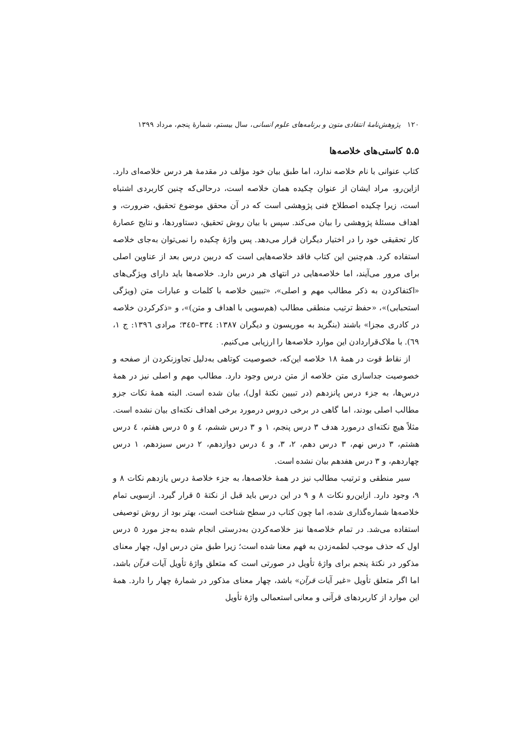۱۲۰ پژوهش‌نامهٔ انتقادی متون و برنامه‌های علوم انسانی، سال بیستم، شمارهٔ پنجم، مرداد ۱۳۹۹
۵.۵ کاستی‌های خلاصه‌ها
کتاب عنوانی با نام خلاصه ندارد، اما طبق بیان خود مؤلف در مقدمهٔ هر درس خلاصه‌ای دارد. ازاین‌رو، مراد ایشان از عنوان چکیده همان خلاصه است، درحالی‌که چنین کاربردی اشتباه است، زیرا چکیده اصطلاح فنی پژوهشی است که در آن محقق موضوع تحقیق، ضرورت، و اهداف مسئلهٔ پژوهشی را بیان می‌کند. سپس با بیان روش تحقیق، دستاوردها، و نتایج عصارهٔ کار تحقیقی خود را در اختیار دیگران قرار می‌دهد. پس واژهٔ چکیده را نمی‌توان به‌جای خلاصه استفاده کرد. هم‌چنین این کتاب فاقد خلاصه‌هایی است که دربین درس بعد از عناوین اصلی برای مرور می‌آیند، اما خلاصه‌هایی در انتهای هر درس دارد. خلاصه‌ها باید دارای ویژگی‌های «اکتفاکردن به ذکر مطالب مهم و اصلی»، «تبیین خلاصه با کلمات و عبارات متن (ویژگی استحبابی)»، «حفظ ترتیب منطقی مطالب (هم‌سویی با اهداف و متن)»، و «ذکرکردن خلاصه در کادری مجزا» باشند (بنگرید به موریسون و دیگران ۱۳۸۷: ۳۳٤–۳٤٥؛ مرادی ۱۳۹٦: ج ۱، ٦۹). با ملاک‌قراردادن این موارد خلاصه‌ها را ارزیابی می‌کنیم.
از نقاط قوت در همهٔ ۱۸ خلاصه این‌که، خصوصیت کوتاهی به‌دلیل تجاوزنکردن از صفحه و خصوصیت جداسازی متن خلاصه از متن درس وجود دارد. مطالب مهم و اصلی نیز در همهٔ درس‌ها، به جزء درس پانزدهم (در تبیین نکتهٔ اول)، بیان شده است. البته همهٔ نکات جزو مطالب اصلی بودند، اما گاهی در برخی دروس درمورد برخی اهداف نکته‌ای بیان نشده است. مثلاً هیچ نکته‌ای درمورد هدف ۳ درس پنجم، ۱ و ۳ درس ششم، ٤ و ٥ درس هفتم، ٤ درس هشتم، ۳ درس نهم، ۳ درس دهم، ۲، ۳، و ٤ درس دوازدهم، ۲ درس سیزدهم، ۱ درس چهاردهم، و ۳ درس هفدهم بیان نشده است.
سیر منطقی و ترتیب مطالب نیز در همهٔ خلاصه‌ها، به جزء خلاصهٔ درس یازدهم نکات ۸ و ۹، وجود دارد. ازاین‌رو نکات ۸ و ۹ در این درس باید قبل از نکتهٔ ٥ قرار گیرد. ازسویی تمام خلاصه‌ها شماره‌گذاری شده، اما چون کتاب در سطح شناخت است، بهتر بود از روش توصیفی استفاده می‌شد. در تمام خلاصه‌ها نیز خلاصه‌کردن به‌درستی انجام شده به‌جز مورد ٥ درس اول که حذف موجب لطمه‌زدن به فهم معنا شده است؛ زیرا طبق متن درس اول، چهار معنای مذکور در نکتهٔ پنجم برای واژهٔ تأویل در صورتی است که متعلق واژهٔ تأویل آیات قرآن باشد، اما اگر متعلق تأویل «غیر آیات قرآن» باشد، چهار معنای مذکور در شمارهٔ چهار را دارد. همهٔ این موارد از کاربردهای قرآنی و معانی استعمالی واژهٔ تأویل